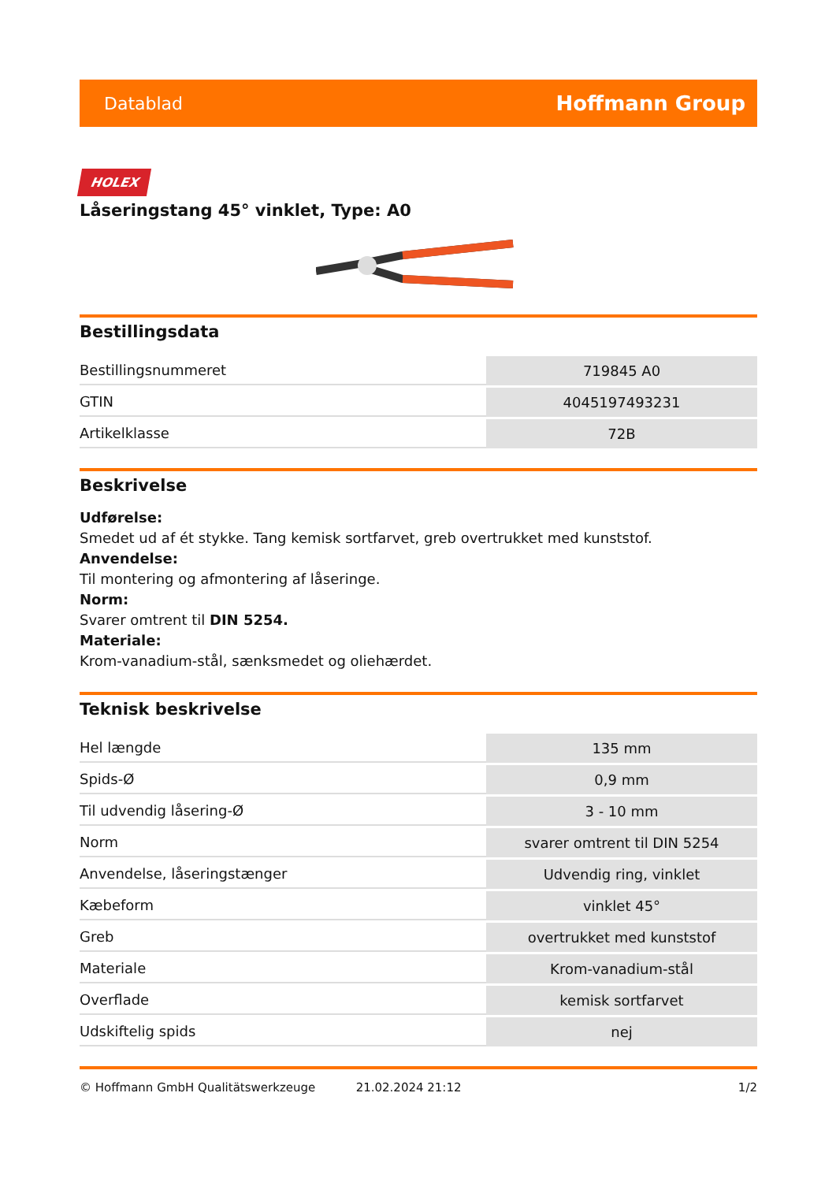Datablad Hoffmann Group
HOLEX
Låseringstang 45° vinklet, Type: A0
Bestillingsdata
| Bestillingsnummeret | 719845 A0 |
| GTIN | 4045197493231 |
| Artikelklasse | 72B |
Beskrivelse
Udførelse:
Smedet ud af ét stykke. Tang kemisk sortfarvet, greb overtrukket med kunststof.
Anvendelse:
Til montering og afmontering af låseringe.
Norm:
Svarer omtrent til DIN 5254.
Materiale:
Krom-vanadium-stål, sænksmedet og oliehærdet.
Teknisk beskrivelse
| Hel længde | 135 mm |
| Spids-Ø | 0,9 mm |
| Til udvendig låsering-Ø | 3 - 10 mm |
| Norm | svarer omtrent til DIN 5254 |
| Anvendelse, låseringstænger | Udvendig ring, vinklet |
| Kæbeform | vinklet 45° |
| Greb | overtrukket med kunststof |
| Materiale | Krom-vanadium-stål |
| Overflade | kemisk sortfarvet |
| Udskiftelig spids | nej |
© Hoffmann GmbH Qualitätswerkzeuge 21.02.2024 21:12 1/2